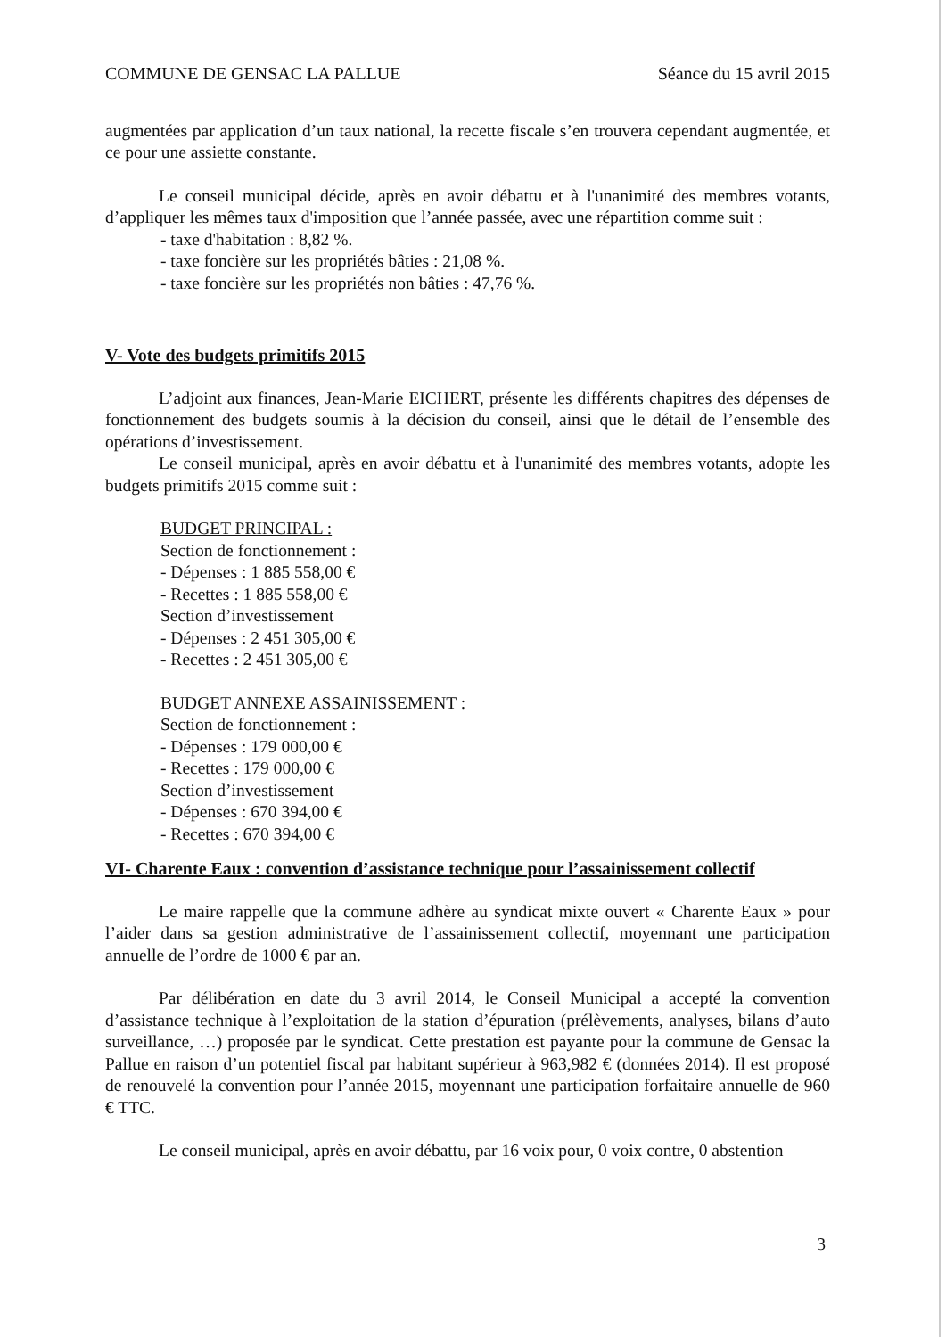COMMUNE DE GENSAC LA PALLUE Séance du 15 avril 2015
augmentées par application d’un taux national, la recette fiscale s’en trouvera cependant augmentée, et ce pour une assiette constante.
Le conseil municipal décide, après en avoir débattu et à l'unanimité des membres votants, d’appliquer les mêmes taux d'imposition que l’année passée, avec une répartition comme suit :
- taxe d'habitation : 8,82 %.
- taxe foncière sur les propriétés bâties : 21,08 %.
- taxe foncière sur les propriétés non bâties : 47,76 %.
V- Vote des budgets primitifs 2015
L’adjoint aux finances, Jean-Marie EICHERT, présente les différents chapitres des dépenses de fonctionnement des budgets soumis à la décision du conseil, ainsi que le détail de l’ensemble des opérations d’investissement.
Le conseil municipal, après en avoir débattu et à l'unanimité des membres votants, adopte les budgets primitifs 2015 comme suit :
BUDGET PRINCIPAL :
Section de fonctionnement :
- Dépenses : 1 885 558,00 €
- Recettes : 1 885 558,00 €
Section d’investissement
- Dépenses : 2 451 305,00 €
- Recettes : 2 451 305,00 €
BUDGET ANNEXE ASSAINISSEMENT :
Section de fonctionnement :
- Dépenses : 179 000,00 €
- Recettes : 179 000,00 €
Section d’investissement
- Dépenses : 670 394,00 €
- Recettes : 670 394,00 €
VI- Charente Eaux : convention d’assistance technique pour l’assainissement collectif
Le maire rappelle que la commune adhère au syndicat mixte ouvert « Charente Eaux » pour l’aider dans sa gestion administrative de l’assainissement collectif, moyennant une participation annuelle de l’ordre de 1000 € par an.
Par délibération en date du 3 avril 2014, le Conseil Municipal a accepté la convention d’assistance technique à l’exploitation de la station d’épuration (prélèvements, analyses, bilans d’auto surveillance, …) proposée par le syndicat. Cette prestation est payante pour la commune de Gensac la Pallue en raison d’un potentiel fiscal par habitant supérieur à 963,982 € (données 2014). Il est proposé de renouvelé la convention pour l’année 2015, moyennant une participation forfaitaire annuelle de 960 € TTC.
Le conseil municipal, après en avoir débattu, par 16 voix pour, 0 voix contre, 0 abstention
3